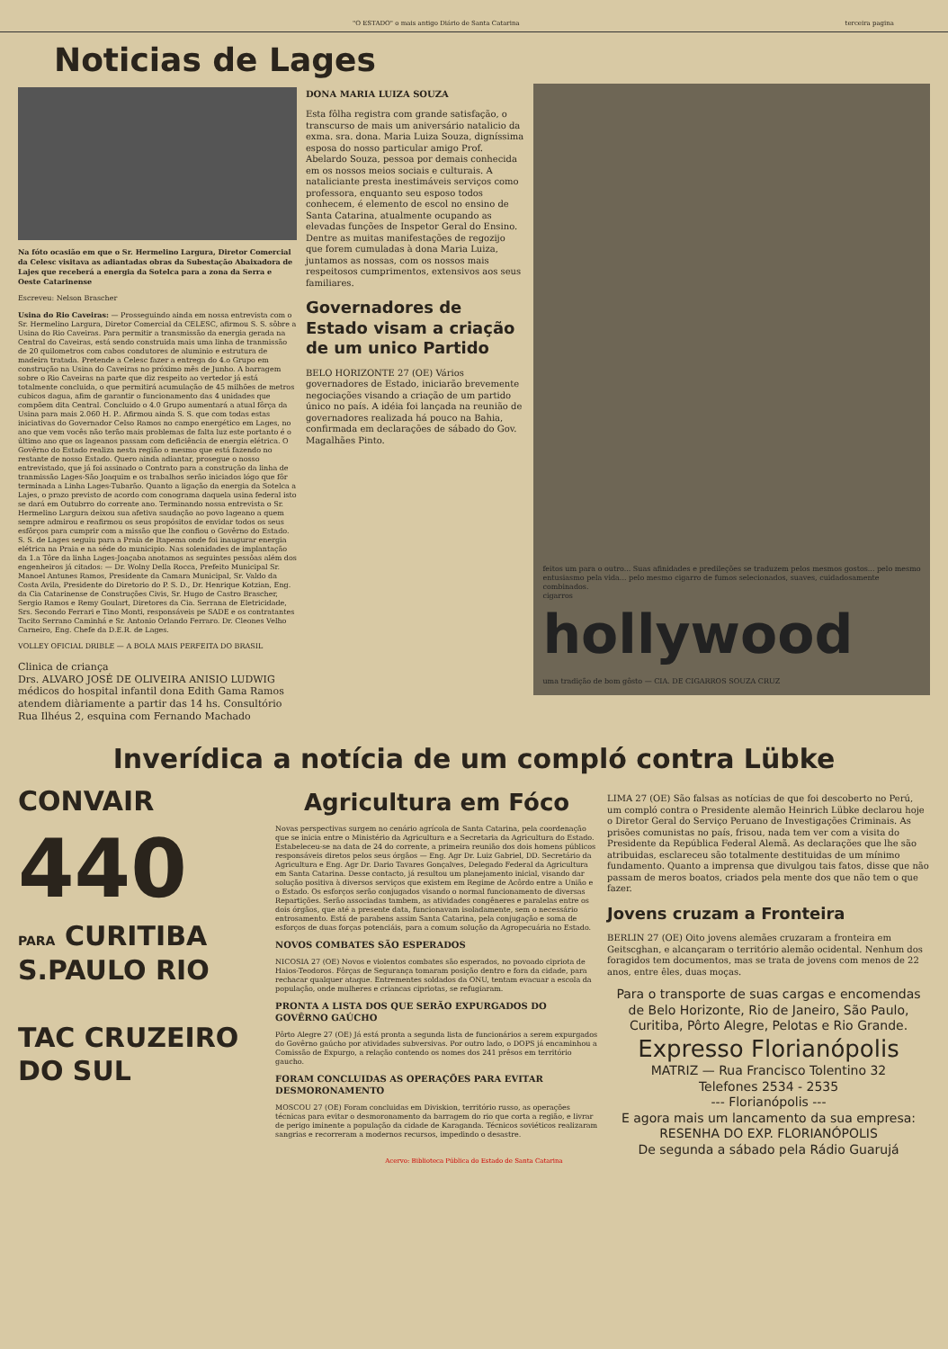"O ESTADO" o mais antigo Diário de Santa Catarina terceira pagina
Noticias de Lages
Na fóto ocasião em que o Sr. Hermelino Largura, Diretor Comercial da Celesc visitava as adiantadas obras da Subestação Abaixadora de Lajes que receberá a energia da Sotelca para a zona da Serra e Oeste Catarinense
Escreveu: Nelson Brascher
Usina do Rio Caveiras: — Prosseguindo ainda em nossa entrevista com o Sr. Hermelino Largura, Diretor Comercial da CELESC, afirmou S. S. sôbre a Usina do Rio Caveiras. Para permitir a transmissão da energia gerada na Central do Caveiras, está sendo construida mais uma linha de tranmissão de 20 quilometros com cabos condutores de aluminio e estrutura de madeira tratada. Pretende a Celesc fazer a entrega do 4.o Grupo em construção na Usina do Caveiras no próximo mês de Junho. A barragem sobre o Rio Caveiras na parte que diz respeito ao vertedor já está totalmente concluida, o que permitirá acumulação de 45 milhões de metros cubicos dagua, afim de garantir o funcionamento das 4 unidades que compõem dita Central. Concluido o 4.0 Grupo aumentará a atual fôrça da Usina para mais 2.060 H. P.. Afirmou ainda S. S. que com todas estas iniciativas do Governador Celso Ramos no campo energético em Lages, no ano que vem vocês não terão mais problemas de falta luz este portanto é o último ano que os lageanos passam com deficiência de energia elétrica. O Govêrno do Estado realiza nesta região o mesmo que está fazendo no restante de nosso Estado. Quero ainda adiantar, prosegue o nosso entrevistado, que já foi assinado o Contrato para a construção da linha de tranmissão Lages-São Joaquim e os trabalhos serão iniciados lógo que fôr terminada a Linha Lages-Tubarão. Quanto a ligação da energia da Sotelca a Lajes, o prazo previsto de acordo com conograma daquela usina federal isto se dará em Outubrro do corrente ano. Terminando nossa entrevista o Sr. Hermelino Largura deixou sua afetiva saudação ao povo lageano a quem sempre admirou e reafirmou os seus propósitos de envidar todos os seus esfôrços para cumprir com a missão que lhe confiou o Govêrno do Estado. S. S. de Lages seguiu para a Praia de Itapema onde foi inaugurar energia elétrica na Praia e na séde do municipio. Nas solenidades de implantação da 1.a Tôre da linha Lages-Joaçaba anotamos as seguintes pessôas além dos engenheiros já citados: — Dr. Wolny Della Rocca, Prefeito Municipal Sr. Manoel Antunes Ramos, Presidente da Camara Municipal, Sr. Valdo da Costa Avila, Presidente do Diretorio do P. S. D., Dr. Henrique Kotzian, Eng. da Cia Catarinense de Construções Civis, Sr. Hugo de Castro Brascher, Sergio Ramos e Remy Goulart, Diretores da Cia. Serrana de Eletricidade, Srs. Secondo Ferrari e Tino Monti, responsáveis pe SADE e os contratantes Tacito Serrano Caminhá e Sr. Antonio Orlando Ferraro. Dr. Cleones Velho Carneiro, Eng. Chefe da D.E.R. de Lages.
VOLLEY OFICIAL DRIBLE — A BOLA MAIS PERFEITA DO BRASIL
Clinica de criança
Drs. ALVARO JOSÉ DE OLIVEIRA ANISIO LUDWIG médicos do hospital infantil dona Edith Gama Ramos atendem diàriamente a partir das 14 hs. Consultório Rua Ilhéus 2, esquina com Fernando Machado
DONA MARIA LUIZA SOUZA
Esta fôlha registra com grande satisfação, o transcurso de mais um aniversário natalicio da exma. sra. dona. Maria Luiza Souza, digníssima esposa do nosso particular amigo Prof. Abelardo Souza, pessoa por demais conhecida em os nossos meios sociais e culturais. A nataliciante presta inestimáveis serviços como professora, enquanto seu esposo todos conhecem, é elemento de escol no ensino de Santa Catarina, atualmente ocupando as elevadas funções de Inspetor Geral do Ensino. Dentre as muitas manifestações de regozijo que forem cumuladas à dona Maria Luiza, juntamos as nossas, com os nossos mais respeitosos cumprimentos, extensivos aos seus familiares.
Governadores de Estado visam a criação de um unico Partido
BELO HORIZONTE 27 (OE) Vários governadores de Estado, iniciarão brevemente negociações visando a criação de um partido único no país. A idéia foi lançada na reunião de governadores realizada há pouco na Bahia, confirmada em declarações de sábado do Gov. Magalhães Pinto.
feitos um para o outro... Suas afinidades e predileções se traduzem pelos mesmos gostos... pelo mesmo entusiasmo pela vida... pelo mesmo cigarro de fumos selecionados, suaves, cuidadosamente combinados.
cigarros
hollywood
uma tradição de bom gôsto — CIA. DE CIGARROS SOUZA CRUZ
Inverídica a notícia de um compló contra Lübke
CONVAIR
440
PARA CURITIBA S.PAULO RIO
TAC CRUZEIRO DO SUL
Agricultura em Fóco
Novas perspectivas surgem no cenário agrícola de Santa Catarina, pela coordenação que se inicia entre o Ministério da Agricultura e a Secretaria da Agricultura do Estado. Estabeleceu-se na data de 24 do corrente, a primeira reunião dos dois homens públicos responsáveis diretos pelos seus órgãos — Eng. Agr Dr. Luiz Gabriel, DD. Secretário da Agricultura e Eng. Agr Dr. Dario Tavares Gonçalves, Delegado Federal da Agricultura em Santa Catarina. Desse contacto, já resultou um planejamento inicial, visando dar solução positiva à diversos serviços que existem em Regime de Acôrdo entre a União e o Estado. Os esforços serão conjugados visando o normal funcionamento de diversas Repartições. Serão associadas tambem, as atividades congêneres e paralelas entre os dois órgãos, que até a presente data, funcionavam isoladamente, sem o necessário entrosamento. Está de parabens assim Santa Catarina, pela conjugação e soma de esforços de duas forças potenciáis, para a comum solução da Agropecuária no Estado.
NOVOS COMBATES SÃO ESPERADOS
NICOSIA 27 (OE) Novos e violentos combates são esperados, no povoado cipriota de Haios-Teodoros. Fôrças de Segurança tomaram posição dentro e fora da cidade, para rechacar qualquer ataque. Entrementes soldados da ONU, tentam evacuar a escola da população, onde mulheres e criancas cipriotas, se refugiaram.
PRONTA A LISTA DOS QUE SERÃO EXPURGADOS DO GOVÊRNO GAÚCHO
Pôrto Alegre 27 (OE) Já está pronta a segunda lista de funcionários a serem expurgados do Govêrno gaúcho por atividades subversivas. Por outro lado, o DOPS já encaminhou a Comissão de Expurgo, a relação contendo os nomes dos 241 prêsos em território gaucho.
FORAM CONCLUIDAS AS OPERAÇÕES PARA EVITAR DESMORONAMENTO
MOSCOU 27 (OE) Foram concluidas em Diviskion, território russo, as operações técnicas para evitar o desmoronamento da barragem do rio que corta a região, e livrar de perigo iminente a população da cidade de Karaganda. Técnicos soviéticos realizaram sangrias e recorreram a modernos recursos, impedindo o desastre.
LIMA 27 (OE) São falsas as notícias de que foi descoberto no Perú, um compló contra o Presidente alemão Heinrich Lübke declarou hoje o Diretor Geral do Serviço Peruano de Investigações Criminais. As prisões comunistas no país, frisou, nada tem ver com a visita do Presidente da República Federal Alemã. As declarações que lhe são atribuidas, esclareceu são totalmente destituidas de um mínimo fundamento. Quanto a imprensa que divulgou tais fatos, disse que não passam de meros boatos, criados pela mente dos que não tem o que fazer.
Jovens cruzam a Fronteira
BERLIN 27 (OE) Oito jovens alemães cruzaram a fronteira em Geitscghan, e alcançaram o território alemão ocidental. Nenhum dos foragidos tem documentos, mas se trata de jovens com menos de 22 anos, entre êles, duas moças.
Para o transporte de suas cargas e encomendas de Belo Horizonte, Rio de Janeiro, São Paulo, Curitiba, Pôrto Alegre, Pelotas e Rio Grande.
Expresso Florianópolis
MATRIZ — Rua Francisco Tolentino 32
Telefones 2534 - 2535
--- Florianópolis ---
E agora mais um lancamento da sua empresa:
RESENHA DO EXP. FLORIANÓPOLIS
De segunda a sábado pela Rádio Guarujá
Acervo: Biblioteca Pública do Estado de Santa Catarina